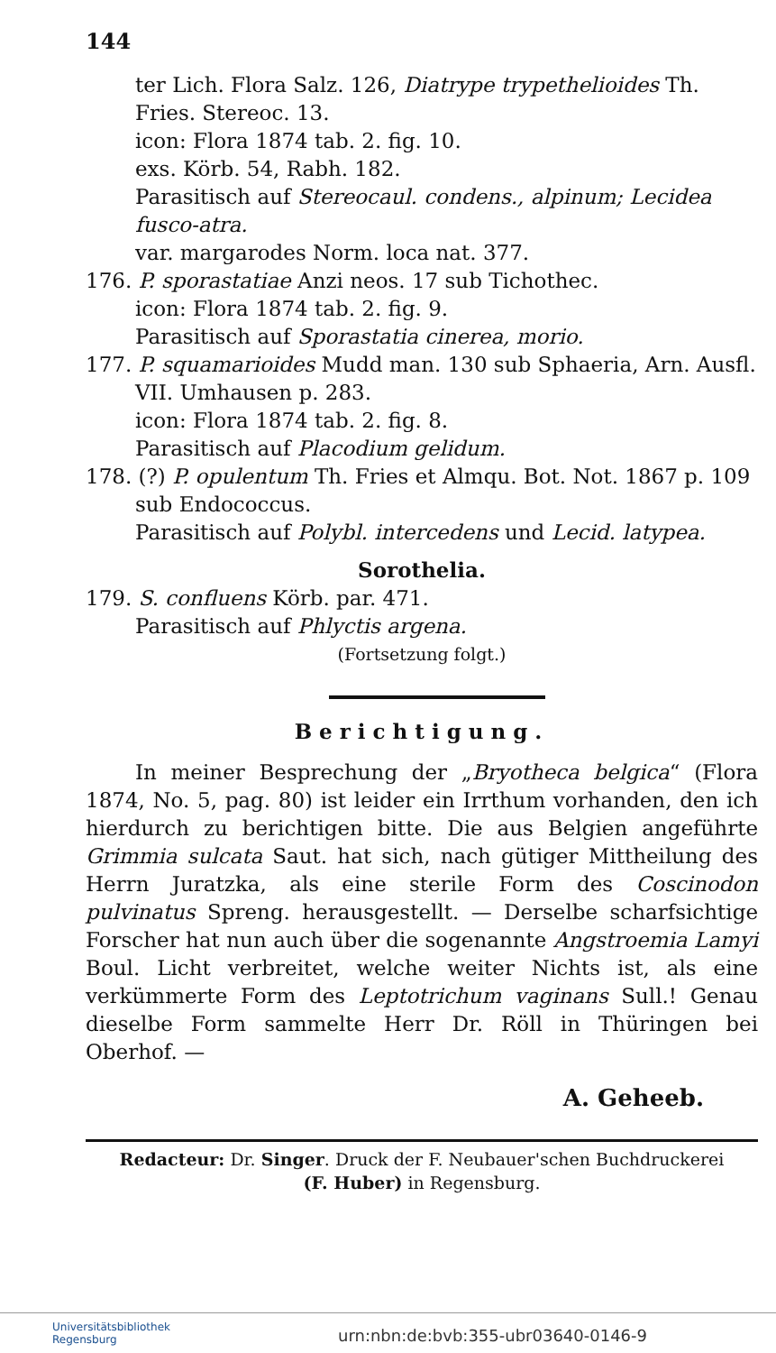144
ter Lich. Flora Salz. 126, Diatrype trypethelioides Th. Fries. Stereoc. 13.
icon: Flora 1874 tab. 2. fig. 10.
exs. Körb. 54, Rabh. 182.
Parasitisch auf Stereocaul. condens., alpinum; Lecidea fusco-atra.
var. margarodes Norm. loca nat. 377.
176. P. sporastatiae Anzi neos. 17 sub Tichothec.
icon: Flora 1874 tab. 2. fig. 9.
Parasitisch auf Sporastatia cinerea, morio.
177. P. squamarioides Mudd man. 130 sub Sphaeria, Arn. Ausfl. VII. Umhausen p. 283.
icon: Flora 1874 tab. 2. fig. 8.
Parasitisch auf Placodium gelidum.
178. (?) P. opulentum Th. Fries et Almqu. Bot. Not. 1867 p. 109 sub Endococcus.
Parasitisch auf Polybl. intercedens und Lecid. latypea.
Sorothelia.
179. S. confluens Körb. par. 471.
Parasitisch auf Phlyctis argena.
(Fortsetzung folgt.)
Berichtigung.
In meiner Besprechung der „Bryotheca belgica“ (Flora 1874, No. 5, pag. 80) ist leider ein Irrthum vorhanden, den ich hierdurch zu berichtigen bitte. Die aus Belgien angeführte Grimmia sulcata Saut. hat sich, nach gütiger Mittheilung des Herrn Juratzka, als eine sterile Form des Coscinodon pulvinatus Spreng. herausgestellt. — Derselbe scharfsichtige Forscher hat nun auch über die sogenannte Angstroemia Lamyi Boul. Licht verbreitet, welche weiter Nichts ist, als eine verkümmerte Form des Leptotrichum vaginans Sull.! Genau dieselbe Form sammelte Herr Dr. Röll in Thüringen bei Oberhof. —
A. Geheeb.
Redacteur: Dr. Singer. Druck der F. Neubauer'schen Buchdruckerei
(F. Huber) in Regensburg.
Universitätsbibliothek
Regensburg
urn:nbn:de:bvb:355-ubr03640-0146-9